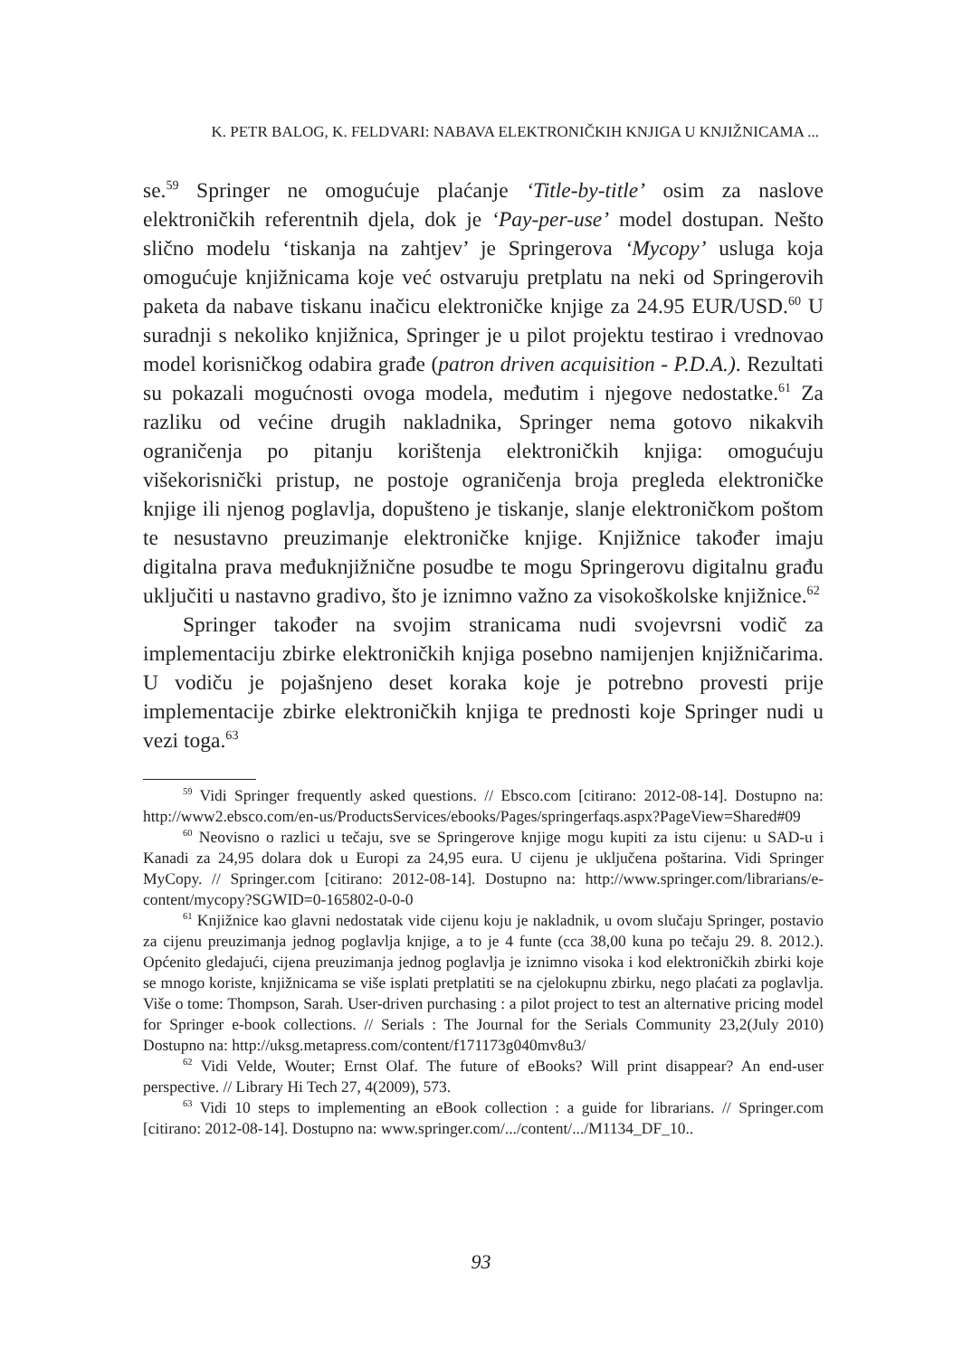K. PETR BALOG, K. FELDVARI: NABAVA ELEKTRONIČKIH KNJIGA U KNJIŽNICAMA ...
se.<sup>59</sup> Springer ne omogućuje plaćanje ‘Title-by-title’ osim za naslove elektroničkih referentnih djela, dok je ‘Pay-per-use’ model dostupan. Nešto slično modelu ‘tiskanja na zahtjev’ je Springerova ‘Mycopy’ usluga koja omogućuje knjižnicama koje već ostvaruju pretplatu na neki od Springerovih paketa da nabave tiskanu inačicu elektroničke knjige za 24.95 EUR/USD.<sup>60</sup> U suradnji s nekoliko knjižnica, Springer je u pilot projektu testirao i vrednovao model korisničkog odabira građe (patron driven acquisition - P.D.A.). Rezultati su pokazali mogućnosti ovoga modela, međutim i njegove nedostatke.<sup>61</sup> Za razliku od većine drugih nakladnika, Springer nema gotovo nikakvih ograničenja po pitanju korištenja elektroničkih knjiga: omogućuju višekorisnički pristup, ne postoje ograničenja broja pregleda elektroničke knjige ili njenog poglavlja, dopušteno je tiskanje, slanje elektroničkom poštom te nesustavno preuzimanje elektroničke knjige. Knjižnice također imaju digitalna prava međuknjižnične posudbe te mogu Springerovu digitalnu građu uključiti u nastavno gradivo, što je iznimno važno za visokoškolske knjižnice.<sup>62</sup>
Springer također na svojim stranicama nudi svojevrsni vodič za implementaciju zbirke elektroničkih knjiga posebno namijenjen knjižničarima. U vodiču je pojašnjeno deset koraka koje je potrebno provesti prije implementacije zbirke elektroničkih knjiga te prednosti koje Springer nudi u vezi toga.<sup>63</sup>
<sup>59</sup> Vidi Springer frequently asked questions. // Ebsco.com [citirano: 2012-08-14]. Dostupno na: http://www2.ebsco.com/en-us/ProductsServices/ebooks/Pages/springerfaqs.aspx?PageView=Shared#09
<sup>60</sup> Neovisno o razlici u tečaju, sve se Springerove knjige mogu kupiti za istu cijenu: u SAD-u i Kanadi za 24,95 dolara dok u Europi za 24,95 eura. U cijenu je uključena poštarina. Vidi Springer MyCopy. // Springer.com [citirano: 2012-08-14]. Dostupno na: http://www.springer.com/librarians/e-content/mycopy?SGWID=0-165802-0-0-0
<sup>61</sup> Knjižnice kao glavni nedostatak vide cijenu koju je nakladnik, u ovom slučaju Springer, postavio za cijenu preuzimanja jednog poglavlja knjige, a to je 4 funte (cca 38,00 kuna po tečaju 29. 8. 2012.). Općenito gledajući, cijena preuzimanja jednog poglavlja je iznimno visoka i kod elektroničkih zbirki koje se mnogo koriste, knjižnicama se više isplati pretplatiti se na cjelokupnu zbirku, nego plaćati za poglavlja. Više o tome: Thompson, Sarah. User-driven purchasing : a pilot project to test an alternative pricing model for Springer e-book collections. // Serials : The Journal for the Serials Community 23,2(July 2010) Dostupno na: http://uksg.metapress.com/content/f171173g040mv8u3/
<sup>62</sup> Vidi Velde, Wouter; Ernst Olaf. The future of eBooks? Will print disappear? An end-user perspective. // Library Hi Tech 27, 4(2009), 573.
<sup>63</sup> Vidi 10 steps to implementing an eBook collection : a guide for librarians. // Springer.com [citirano: 2012-08-14]. Dostupno na: www.springer.com/.../content/.../M1134_DF_10..
93